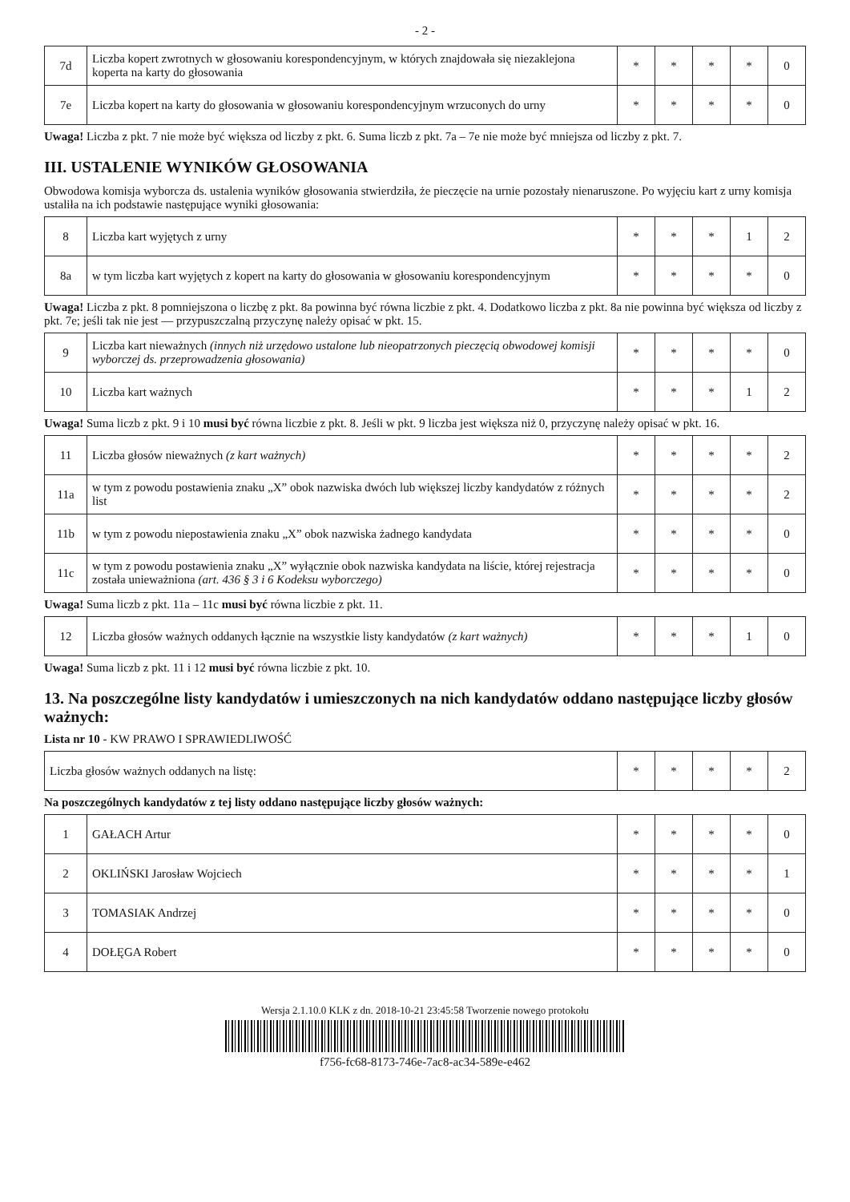- 2 -
| 7d | Liczba kopert zwrotnych w głosowaniu korespondencyjnym, w których znajdowała się niezaklejona koperta na karty do głosowania | * | * | * | * | 0 |
| 7e | Liczba kopert na karty do głosowania w głosowaniu korespondencyjnym wrzuconych do urny | * | * | * | * | 0 |
Uwaga! Liczba z pkt. 7 nie może być większa od liczby z pkt. 6. Suma liczb z pkt. 7a – 7e nie może być mniejsza od liczby z pkt. 7.
III. USTALENIE WYNIKÓW GŁOSOWANIA
Obwodowa komisja wyborcza ds. ustalenia wyników głosowania stwierdziła, że pieczęcie na urnie pozostały nienaruszone. Po wyjęciu kart z urny komisja ustaliła na ich podstawie następujące wyniki głosowania:
| 8 | Liczba kart wyjętych z urny | * | * | * | 1 | 2 |
| 8a | w tym liczba kart wyjętych z kopert na karty do głosowania w głosowaniu korespondencyjnym | * | * | * | * | 0 |
Uwaga! Liczba z pkt. 8 pomniejszona o liczbę z pkt. 8a powinna być równa liczbie z pkt. 4. Dodatkowo liczba z pkt. 8a nie powinna być większa od liczby z pkt. 7e; jeśli tak nie jest — przypuszczalną przyczynę należy opisać w pkt. 15.
| 9 | Liczba kart nieważnych (innych niż urzędowo ustalone lub nieopatrzonych pieczęcią obwodowej komisji wyborczej ds. przeprowadzenia głosowania) | * | * | * | * | 0 |
| 10 | Liczba kart ważnych | * | * | * | 1 | 2 |
Uwaga! Suma liczb z pkt. 9 i 10 musi być równa liczbie z pkt. 8. Jeśli w pkt. 9 liczba jest większa niż 0, przyczynę należy opisać w pkt. 16.
| 11 | Liczba głosów nieważnych (z kart ważnych) | * | * | * | * | 2 |
| 11a | w tym z powodu postawienia znaku „X” obok nazwiska dwóch lub większej liczby kandydatów z różnych list | * | * | * | * | 2 |
| 11b | w tym z powodu niepostawienia znaku „X” obok nazwiska żadnego kandydata | * | * | * | * | 0 |
| 11c | w tym z powodu postawienia znaku „X” wyłącznie obok nazwiska kandydata na liście, której rejestracja została unieważniona (art. 436 § 3 i 6 Kodeksu wyborczego) | * | * | * | * | 0 |
Uwaga! Suma liczb z pkt. 11a – 11c musi być równa liczbie z pkt. 11.
| 12 | Liczba głosów ważnych oddanych łącznie na wszystkie listy kandydatów (z kart ważnych) | * | * | * | 1 | 0 |
Uwaga! Suma liczb z pkt. 11 i 12 musi być równa liczbie z pkt. 10.
13. Na poszczególne listy kandydatów i umieszczonych na nich kandydatów oddano następujące liczby głosów ważnych:
Lista nr 10 - KW PRAWO I SPRAWIEDLIWOŚĆ
| Liczba głosów ważnych oddanych na listę: | * | * | * | * | 2 |
Na poszczególnych kandydatów z tej listy oddano następujące liczby głosów ważnych:
| 1 | GAŁACH Artur | * | * | * | * | 0 |
| 2 | OKLIŃSKI Jarosław Wojciech | * | * | * | * | 1 |
| 3 | TOMASIAK Andrzej | * | * | * | * | 0 |
| 4 | DOŁĘGA Robert | * | * | * | * | 0 |
Wersja 2.1.10.0 KLK z dn. 2018-10-21 23:45:58 Tworzenie nowego protokołu
f756-fc68-8173-746e-7ac8-ac34-589e-e462